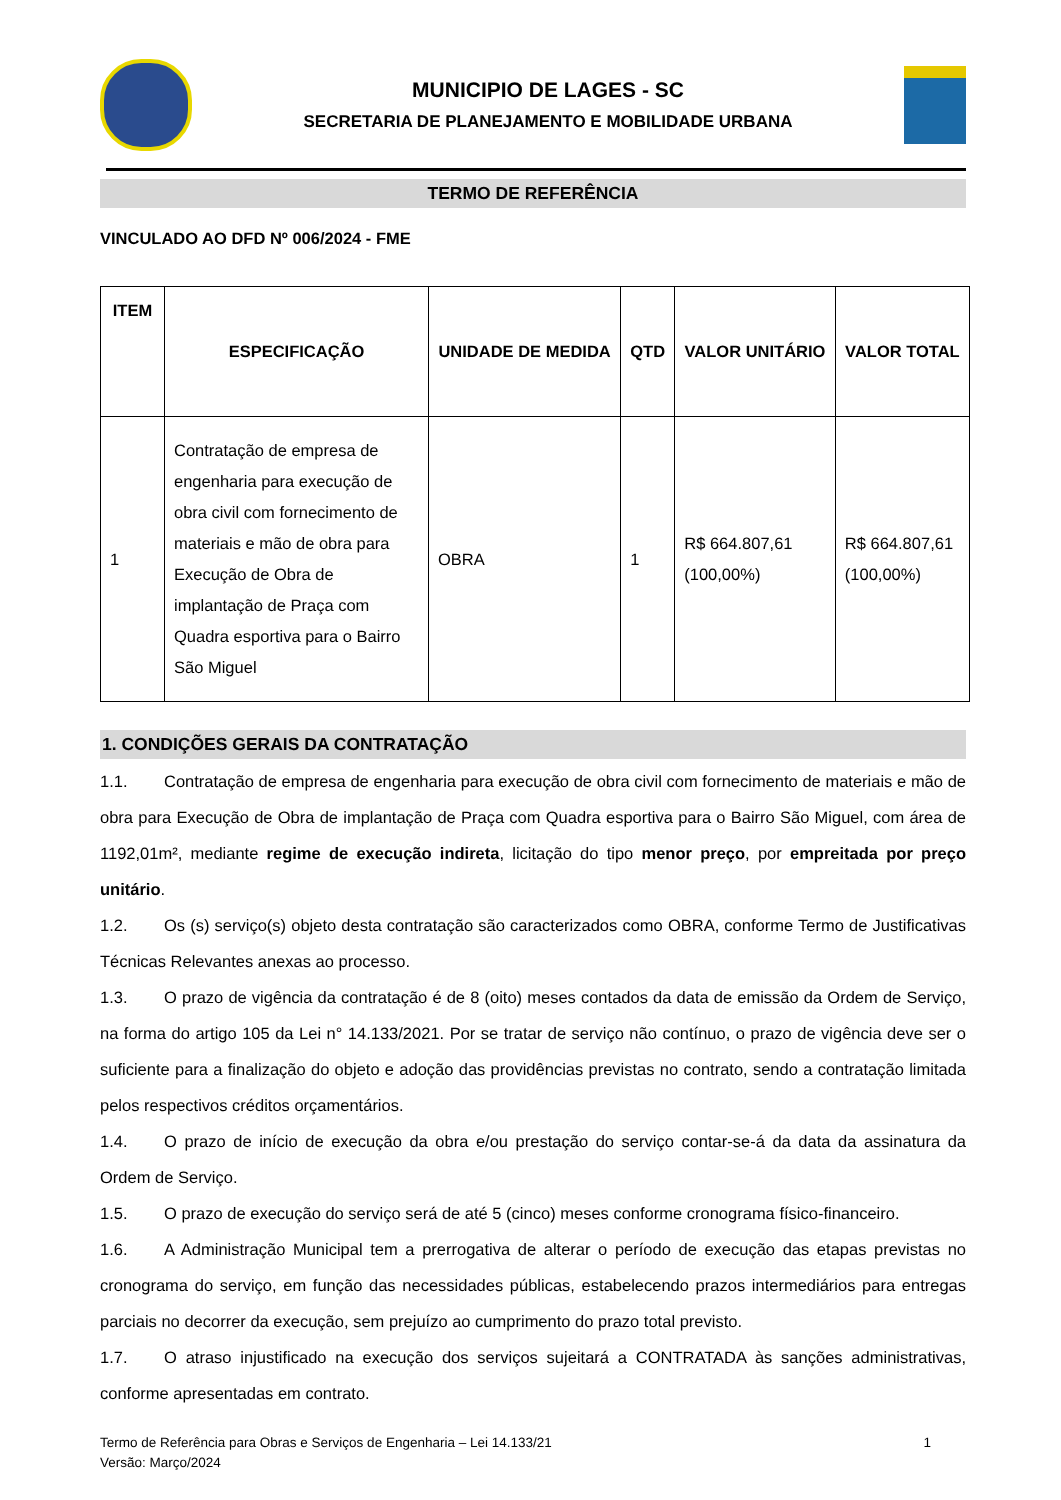MUNICIPIO DE LAGES - SC
SECRETARIA DE PLANEJAMENTO E MOBILIDADE URBANA
TERMO DE REFERÊNCIA
VINCULADO AO DFD Nº 006/2024 - FME
| ITEM | ESPECIFICAÇÃO | UNIDADE DE MEDIDA | QTD | VALOR UNITÁRIO | VALOR TOTAL |
| --- | --- | --- | --- | --- | --- |
| 1 | Contratação de empresa de engenharia para execução de obra civil com fornecimento de materiais e mão de obra para Execução de Obra de implantação de Praça com Quadra esportiva para o Bairro São Miguel | OBRA | 1 | R$ 664.807,61 (100,00%) | R$ 664.807,61 (100,00%) |
1. CONDIÇÕES GERAIS DA CONTRATAÇÃO
1.1. Contratação de empresa de engenharia para execução de obra civil com fornecimento de materiais e mão de obra para Execução de Obra de implantação de Praça com Quadra esportiva para o Bairro São Miguel, com área de 1192,01m², mediante regime de execução indireta, licitação do tipo menor preço, por empreitada por preço unitário.
1.2. Os (s) serviço(s) objeto desta contratação são caracterizados como OBRA, conforme Termo de Justificativas Técnicas Relevantes anexas ao processo.
1.3. O prazo de vigência da contratação é de 8 (oito) meses contados da data de emissão da Ordem de Serviço, na forma do artigo 105 da Lei n° 14.133/2021. Por se tratar de serviço não contínuo, o prazo de vigência deve ser o suficiente para a finalização do objeto e adoção das providências previstas no contrato, sendo a contratação limitada pelos respectivos créditos orçamentários.
1.4. O prazo de início de execução da obra e/ou prestação do serviço contar-se-á da data da assinatura da Ordem de Serviço.
1.5. O prazo de execução do serviço será de até 5 (cinco) meses conforme cronograma físico-financeiro.
1.6. A Administração Municipal tem a prerrogativa de alterar o período de execução das etapas previstas no cronograma do serviço, em função das necessidades públicas, estabelecendo prazos intermediários para entregas parciais no decorrer da execução, sem prejuízo ao cumprimento do prazo total previsto.
1.7. O atraso injustificado na execução dos serviços sujeitará a CONTRATADA às sanções administrativas, conforme apresentadas em contrato.
Termo de Referência para Obras e Serviços de Engenharia – Lei 14.133/21
Versão: Março/2024
1